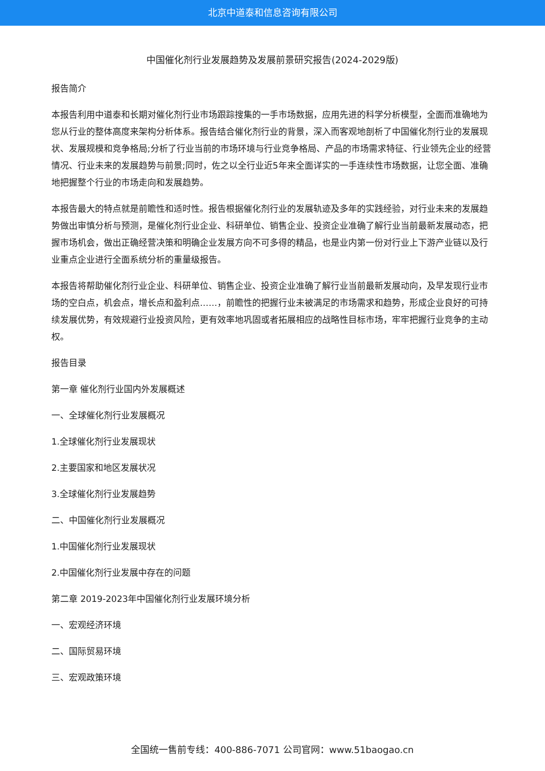北京中道泰和信息咨询有限公司
中国催化剂行业发展趋势及发展前景研究报告(2024-2029版)
报告简介
本报告利用中道泰和长期对催化剂行业市场跟踪搜集的一手市场数据，应用先进的科学分析模型，全面而准确地为您从行业的整体高度来架构分析体系。报告结合催化剂行业的背景，深入而客观地剖析了中国催化剂行业的发展现状、发展规模和竞争格局;分析了行业当前的市场环境与行业竞争格局、产品的市场需求特征、行业领先企业的经营情况、行业未来的发展趋势与前景;同时，佐之以全行业近5年来全面详实的一手连续性市场数据，让您全面、准确地把握整个行业的市场走向和发展趋势。
本报告最大的特点就是前瞻性和适时性。报告根据催化剂行业的发展轨迹及多年的实践经验，对行业未来的发展趋势做出审慎分析与预测，是催化剂行业企业、科研单位、销售企业、投资企业准确了解行业当前最新发展动态，把握市场机会，做出正确经营决策和明确企业发展方向不可多得的精品，也是业内第一份对行业上下游产业链以及行业重点企业进行全面系统分析的重量级报告。
本报告将帮助催化剂行业企业、科研单位、销售企业、投资企业准确了解行业当前最新发展动向，及早发现行业市场的空白点，机会点，增长点和盈利点……，前瞻性的把握行业未被满足的市场需求和趋势，形成企业良好的可持续发展优势，有效规避行业投资风险，更有效率地巩固或者拓展相应的战略性目标市场，牢牢把握行业竞争的主动权。
报告目录
第一章 催化剂行业国内外发展概述
一、全球催化剂行业发展概况
1.全球催化剂行业发展现状
2.主要国家和地区发展状况
3.全球催化剂行业发展趋势
二、中国催化剂行业发展概况
1.中国催化剂行业发展现状
2.中国催化剂行业发展中存在的问题
第二章 2019-2023年中国催化剂行业发展环境分析
一、宏观经济环境
二、国际贸易环境
三、宏观政策环境
全国统一售前专线：400-886-7071 公司官网：www.51baogao.cn